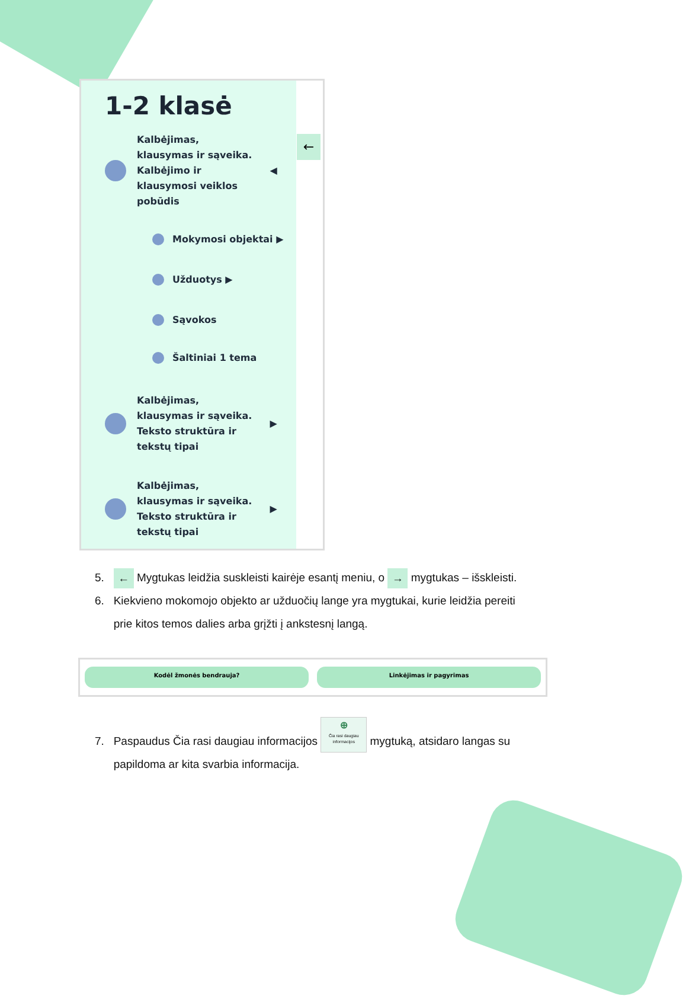1-2 klasė
Kalbėjimas,
klausymas ir sąveika.
Kalbėjimo ir
klausymosi veiklos
pobūdis
◀
Mokymosi objektai ▶
Užduotys ▶
Sąvokos
Šaltiniai 1 tema
Kalbėjimas,
klausymas ir sąveika.
Teksto struktūra ir
tekstų tipai
▶
Kalbėjimas,
klausymas ir sąveika.
Teksto struktūra ir
tekstų tipai
▶
←
5. ← Mygtukas leidžia suskleisti kairėje esantį meniu, o → mygtukas – išskleisti.
6. Kiekvieno mokomojo objekto ar užduočių lange yra mygtukai, kurie leidžia pereiti
prie kitos temos dalies arba grįžti į ankstesnį langą.
Kodėl žmonės bendrauja? Linkėjimas ir pagyrimas
7. Paspaudus Čia rasi daugiau informacijos ⊕
Čia rasi daugiau
informacijos mygtuką, atsidaro langas su
papildoma ar kita svarbia informacija.